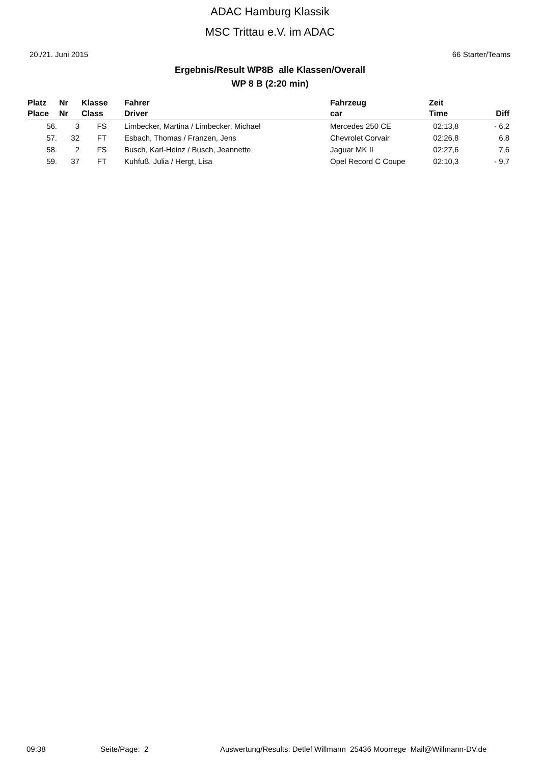ADAC Hamburg Klassik
MSC Trittau e.V. im ADAC
20./21. Juni 2015 66 Starter/Teams
Ergebnis/Result WP8B alle Klassen/Overall
WP 8 B (2:20 min)
| Platz Place | Nr Nr | Klasse Class | Fahrer Driver | Fahrzeug car | Zeit Time | Diff |
| --- | --- | --- | --- | --- | --- | --- |
| 56. | 3 | FS | Limbecker, Martina / Limbecker, Michael | Mercedes 250 CE | 02:13,8 | - 6,2 |
| 57. | 32 | FT | Esbach, Thomas / Franzen, Jens | Chevrolet Corvair | 02:26,8 | 6,8 |
| 58. | 2 | FS | Busch, Karl-Heinz / Busch, Jeannette | Jaguar MK II | 02:27,6 | 7,6 |
| 59. | 37 | FT | Kuhfuß, Julia / Hergt, Lisa | Opel Record C Coupe | 02:10,3 | - 9,7 |
09:38 Seite/Page: 2 Auswertung/Results: Detlef Willmann 25436 Moorrege Mail@Willmann-DV.de